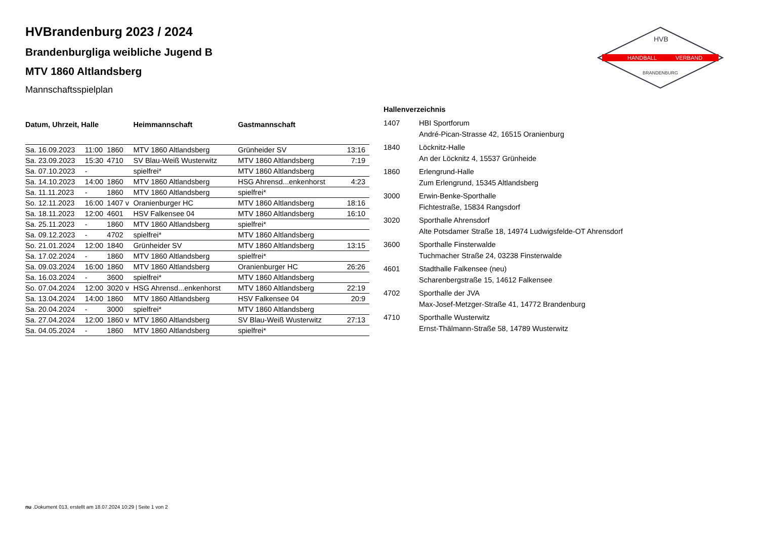HANDBALL
VERBAND
HVB
BRANDENBURG
HVBrandenburg 2023 / 2024
Brandenburgliga weibliche Jugend B
MTV 1860 Altlandsberg
Mannschaftsspielplan
| Datum, Uhrzeit, Halle | | | Heimmannschaft | Gastmannschaft | |
| --- | --- | --- | --- | --- | --- |
| Sa. 16.09.2023 | 11:00 | 1860 | MTV 1860 Altlandsberg | Grünheider SV | 13:16 |
| Sa. 23.09.2023 | 15:30 | 4710 | SV Blau-Weiß Wusterwitz | MTV 1860 Altlandsberg | 7:19 |
| Sa. 07.10.2023 | - | | spielfrei* | MTV 1860 Altlandsberg | |
| Sa. 14.10.2023 | 14:00 | 1860 | MTV 1860 Altlandsberg | HSG Ahrensd...enkenhorst | 4:23 |
| Sa. 11.11.2023 | - | 1860 | MTV 1860 Altlandsberg | spielfrei* | |
| So. 12.11.2023 | 16:00 | 1407 v | Oranienburger HC | MTV 1860 Altlandsberg | 18:16 |
| Sa. 18.11.2023 | 12:00 | 4601 | HSV Falkensee 04 | MTV 1860 Altlandsberg | 16:10 |
| Sa. 25.11.2023 | - | 1860 | MTV 1860 Altlandsberg | spielfrei* | |
| Sa. 09.12.2023 | - | 4702 | spielfrei* | MTV 1860 Altlandsberg | |
| So. 21.01.2024 | 12:00 | 1840 | Grünheider SV | MTV 1860 Altlandsberg | 13:15 |
| Sa. 17.02.2024 | - | 1860 | MTV 1860 Altlandsberg | spielfrei* | |
| Sa. 09.03.2024 | 16:00 | 1860 | MTV 1860 Altlandsberg | Oranienburger HC | 26:26 |
| Sa. 16.03.2024 | - | 3600 | spielfrei* | MTV 1860 Altlandsberg | |
| So. 07.04.2024 | 12:00 | 3020 v | HSG Ahrensd...enkenhorst | MTV 1860 Altlandsberg | 22:19 |
| Sa. 13.04.2024 | 14:00 | 1860 | MTV 1860 Altlandsberg | HSV Falkensee 04 | 20:9 |
| Sa. 20.04.2024 | - | 3000 | spielfrei* | MTV 1860 Altlandsberg | |
| Sa. 27.04.2024 | 12:00 | 1860 v | MTV 1860 Altlandsberg | SV Blau-Weiß Wusterwitz | 27:13 |
| Sa. 04.05.2024 | - | 1860 | MTV 1860 Altlandsberg | spielfrei* | |
| Hallenverzeichnis | |
| --- | --- |
| 1407 | HBI Sportforum |
| | André-Pican-Strasse 42, 16515 Oranienburg |
| 1840 | Löcknitz-Halle |
| | An der Löcknitz 4, 15537 Grünheide |
| 1860 | Erlengrund-Halle |
| | Zum Erlengrund, 15345 Altlandsberg |
| 3000 | Erwin-Benke-Sporthalle |
| | Fichtestraße, 15834 Rangsdorf |
| 3020 | Sporthalle Ahrensdorf |
| | Alte Potsdamer Straße 18, 14974 Ludwigsfelde-OT Ahrensdorf |
| 3600 | Sporthalle Finsterwalde |
| | Tuchmacher Straße 24, 03238 Finsterwalde |
| 4601 | Stadthalle Falkensee (neu) |
| | Scharenbergstraße 15, 14612 Falkensee |
| 4702 | Sporthalle der JVA |
| | Max-Josef-Metzger-Straße 41, 14772 Brandenburg |
| 4710 | Sporthalle Wusterwitz |
| | Ernst-Thälmann-Straße 58, 14789 Wusterwitz |
nu .Dokument 013, erstellt am 18.07.2024 10:29 | Seite 1 von 2